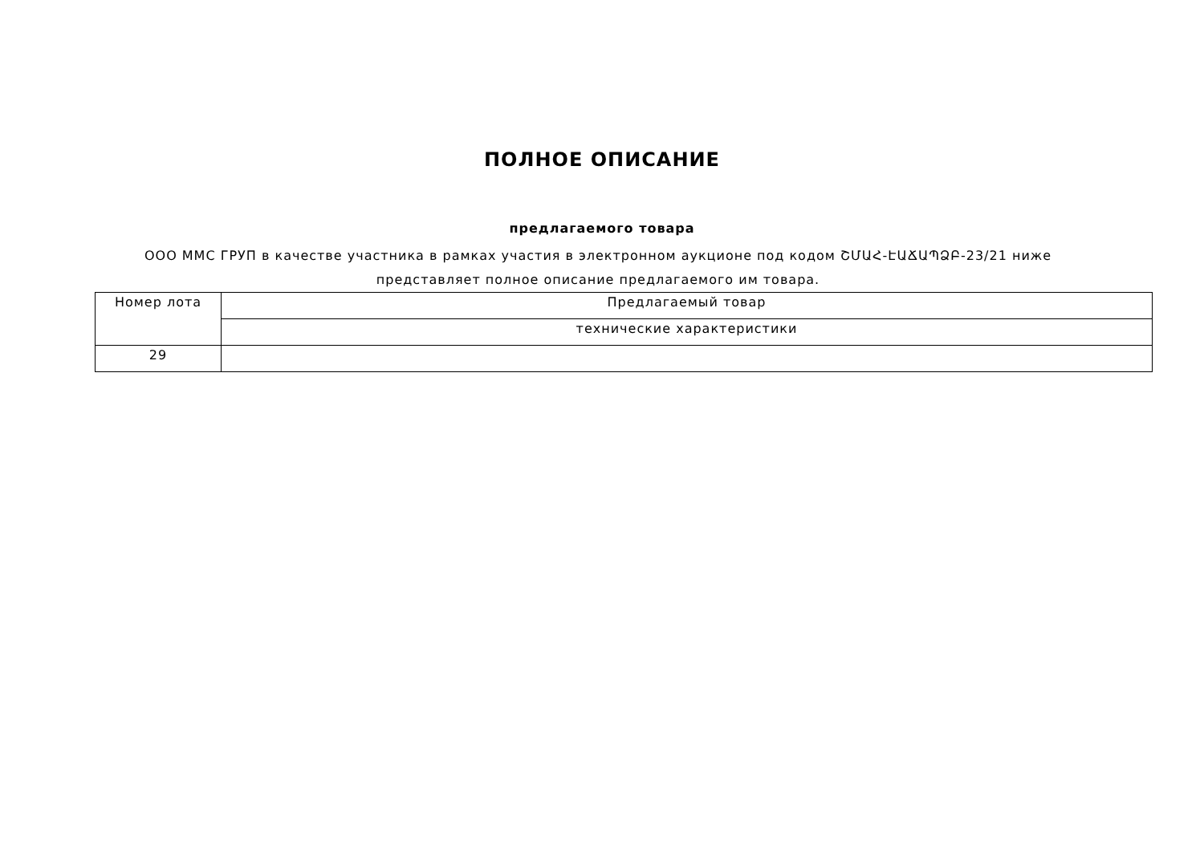ПОЛНОЕ ОПИСАНИЕ
предлагаемого товара
ООО ММС ГРУП в качестве участника в рамках участия в электронном аукционе под кодом ՇՄԱՀ-ԷԱՃԱՊՁԲ-23/21 ниже представляет полное описание предлагаемого им товара.
| Номер лота | Предлагаемый товар |
| | технические характеристики |
| 29 | |